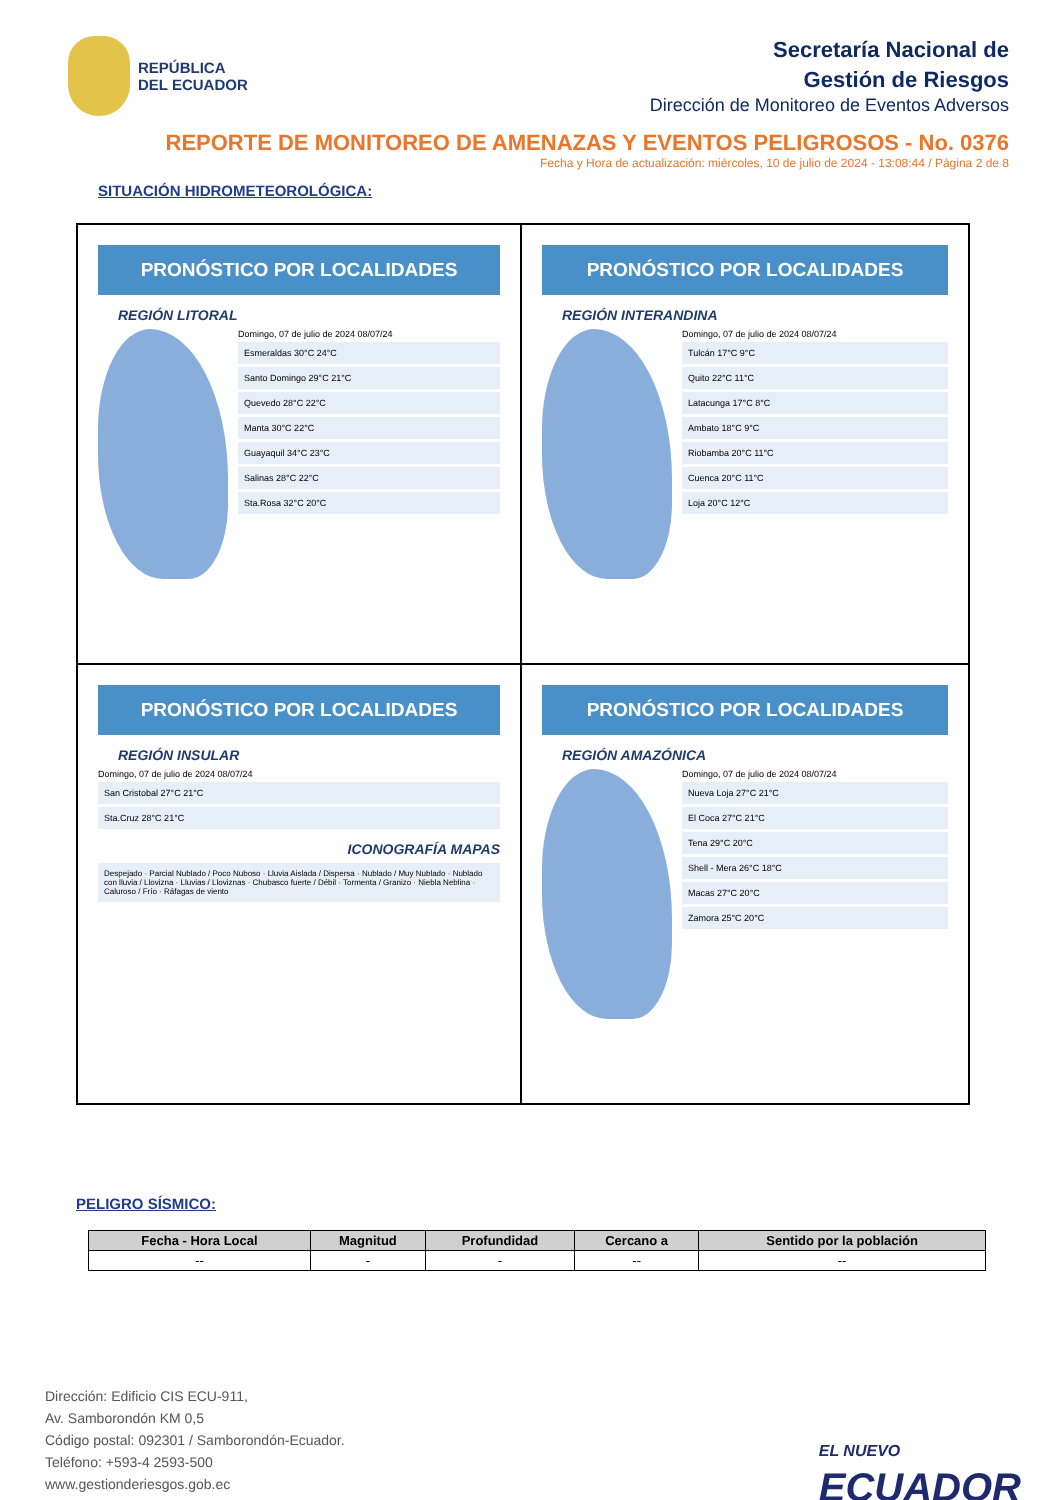REPÚBLICA
DEL ECUADOR
Secretaría Nacional de
Gestión de Riesgos
Dirección de Monitoreo de Eventos Adversos
REPORTE DE MONITOREO DE AMENAZAS Y EVENTOS PELIGROSOS - No. 0376
Fecha y Hora de actualización: miércoles, 10 de julio de 2024 - 13:08:44 / Página 2 de 8
SITUACIÓN HIDROMETEOROLÓGICA:
PRONÓSTICO POR LOCALIDADES
REGIÓN LITORAL
Domingo, 07 de julio de 2024 08/07/24
Esmeraldas 30°C 24°C
Santo Domingo 29°C 21°C
Quevedo 28°C 22°C
Manta 30°C 22°C
Guayaquil 34°C 23°C
Salinas 28°C 22°C
Sta.Rosa 32°C 20°C
PRONÓSTICO POR LOCALIDADES
REGIÓN INTERANDINA
Domingo, 07 de julio de 2024 08/07/24
Tulcán 17°C 9°C
Quito 22°C 11°C
Latacunga 17°C 8°C
Ambato 18°C 9°C
Riobamba 20°C 11°C
Cuenca 20°C 11°C
Loja 20°C 12°C
PRONÓSTICO POR LOCALIDADES
REGIÓN INSULAR
Domingo, 07 de julio de 2024 08/07/24
San Cristobal 27°C 21°C
Sta.Cruz 28°C 21°C
ICONOGRAFÍA MAPAS
Despejado · Parcial Nublado / Poco Nuboso · Lluvia Aislada / Dispersa · Nublado / Muy Nublado · Nublado con lluvia / Llovizna · Lluvias / Lloviznas · Chubasco fuerte / Débil · Tormenta / Granizo · Niebla Neblina · Caluroso / Frío · Ráfagas de viento
PRONÓSTICO POR LOCALIDADES
REGIÓN AMAZÓNICA
Domingo, 07 de julio de 2024 08/07/24
Nueva Loja 27°C 21°C
El Coca 27°C 21°C
Tena 29°C 20°C
Shell - Mera 26°C 18°C
Macas 27°C 20°C
Zamora 25°C 20°C
PELIGRO SÍSMICO:
| Fecha - Hora Local | Magnitud | Profundidad | Cercano a | Sentido por la población |
| --- | --- | --- | --- | --- |
| -- | - | - | -- | -- |
Dirección: Edificio CIS ECU-911,
Av. Samborondón KM 0,5
Código postal: 092301 / Samborondón-Ecuador.
Teléfono: +593-4 2593-500
www.gestionderiesgos.gob.ec
EL NUEVO
ECUADOR